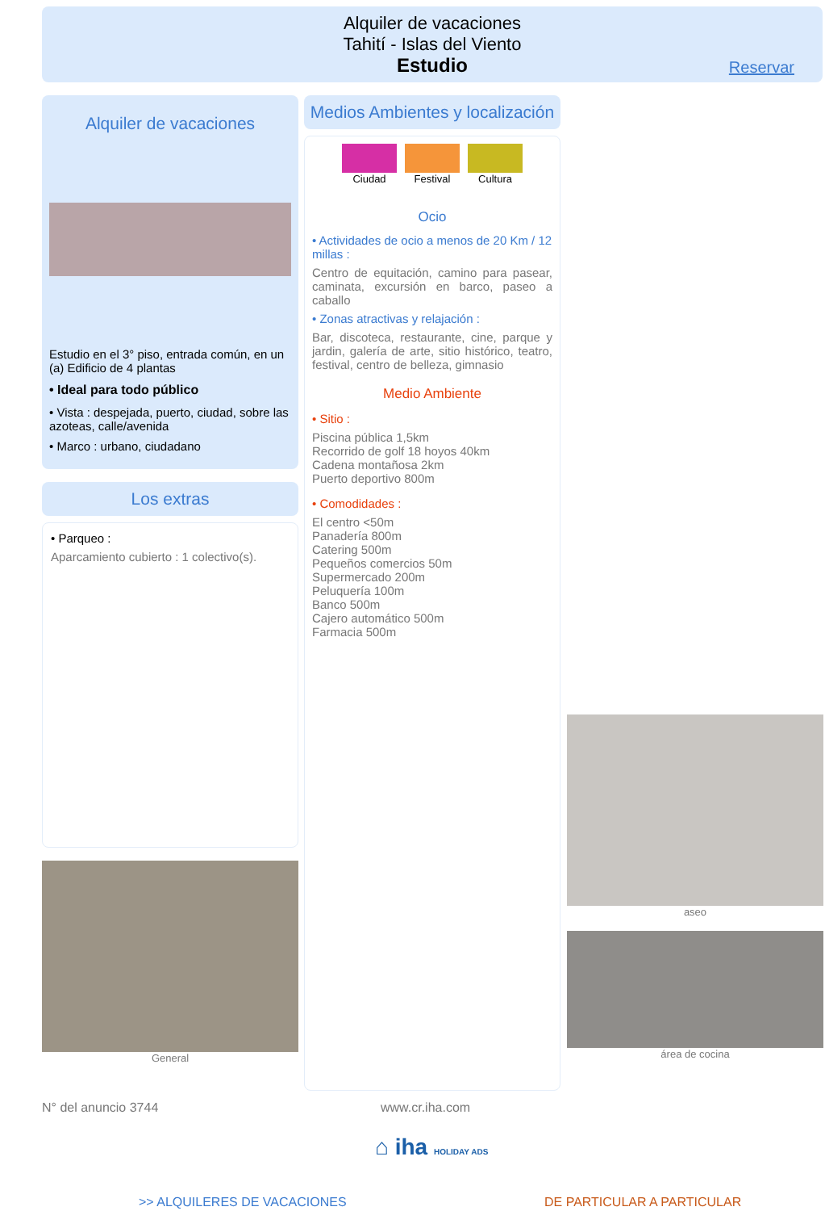Alquiler de vacaciones
Tahití - Islas del Viento
Estudio
Reservar
Alquiler de vacaciones
Estudio en el 3° piso, entrada común, en un (a) Edificio de 4 plantas
• Ideal para todo público
• Vista : despejada, puerto, ciudad, sobre las azoteas, calle/avenida
• Marco : urbano, ciudadano
Los extras
• Parqueo :
Aparcamiento cubierto : 1 colectivo(s).
General
Medios Ambientes y localización
Ciudad Festival Cultura
Ocio
• Actividades de ocio a menos de 20 Km / 12 millas :
Centro de equitación, camino para pasear, caminata, excursión en barco, paseo a caballo
• Zonas atractivas y relajación :
Bar, discoteca, restaurante, cine, parque y jardin, galería de arte, sitio histórico, teatro, festival, centro de belleza, gimnasio
Medio Ambiente
• Sitio :
Piscina pública 1,5km
Recorrido de golf 18 hoyos 40km
Cadena montañosa 2km
Puerto deportivo 800m
• Comodidades :
El centro <50m
Panadería 800m
Catering 500m
Pequeños comercios 50m
Supermercado 200m
Peluquería 100m
Banco 500m
Cajero automático 500m
Farmacia 500m
aseo
área de cocina
N° del anuncio 3744 www.cr.iha.com
⌂ iha HOLIDAY ADS
>> ALQUILERES DE VACACIONES DE PARTICULAR A PARTICULAR